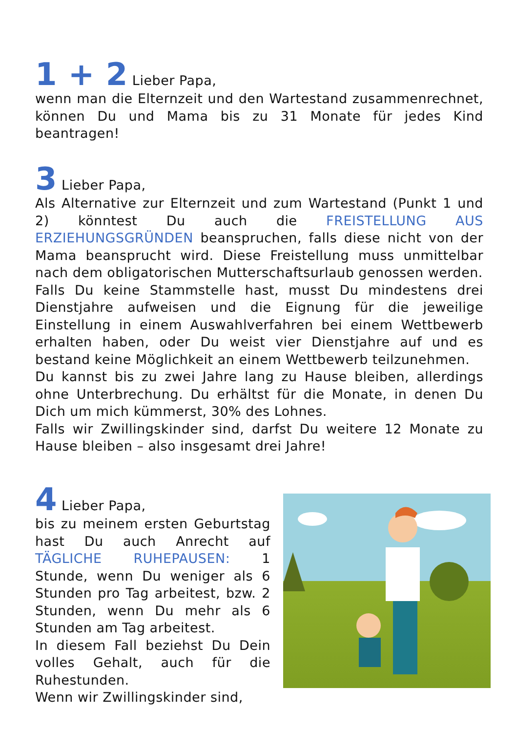1 + 2 Lieber Papa,
wenn man die Elternzeit und den Wartestand zusammenrechnet, können Du und Mama bis zu 31 Monate für jedes Kind beantragen!
3 Lieber Papa,
Als Alternative zur Elternzeit und zum Wartestand (Punkt 1 und 2) könntest Du auch die FREISTELLUNG AUS ERZIEHUNGSGRÜNDEN beanspruchen, falls diese nicht von der Mama beansprucht wird. Diese Freistellung muss unmittelbar nach dem obligatorischen Mutterschaftsurlaub genossen werden.
Falls Du keine Stammstelle hast, musst Du mindestens drei Dienstjahre aufweisen und die Eignung für die jeweilige Einstellung in einem Auswahlverfahren bei einem Wettbewerb erhalten haben, oder Du weist vier Dienstjahre auf und es bestand keine Möglichkeit an einem Wettbewerb teilzunehmen.
Du kannst bis zu zwei Jahre lang zu Hause bleiben, allerdings ohne Unterbrechung. Du erhältst für die Monate, in denen Du Dich um mich kümmerst, 30% des Lohnes.
Falls wir Zwillingskinder sind, darfst Du weitere 12 Monate zu Hause bleiben – also insgesamt drei Jahre!
4 Lieber Papa,
bis zu meinem ersten Geburtstag hast Du auch Anrecht auf TÄGLICHE RUHEPAUSEN: 1 Stunde, wenn Du weniger als 6 Stunden pro Tag arbeitest, bzw. 2 Stunden, wenn Du mehr als 6 Stunden am Tag arbeitest.
In diesem Fall beziehst Du Dein volles Gehalt, auch für die Ruhestunden.
Wenn wir Zwillingskinder sind,